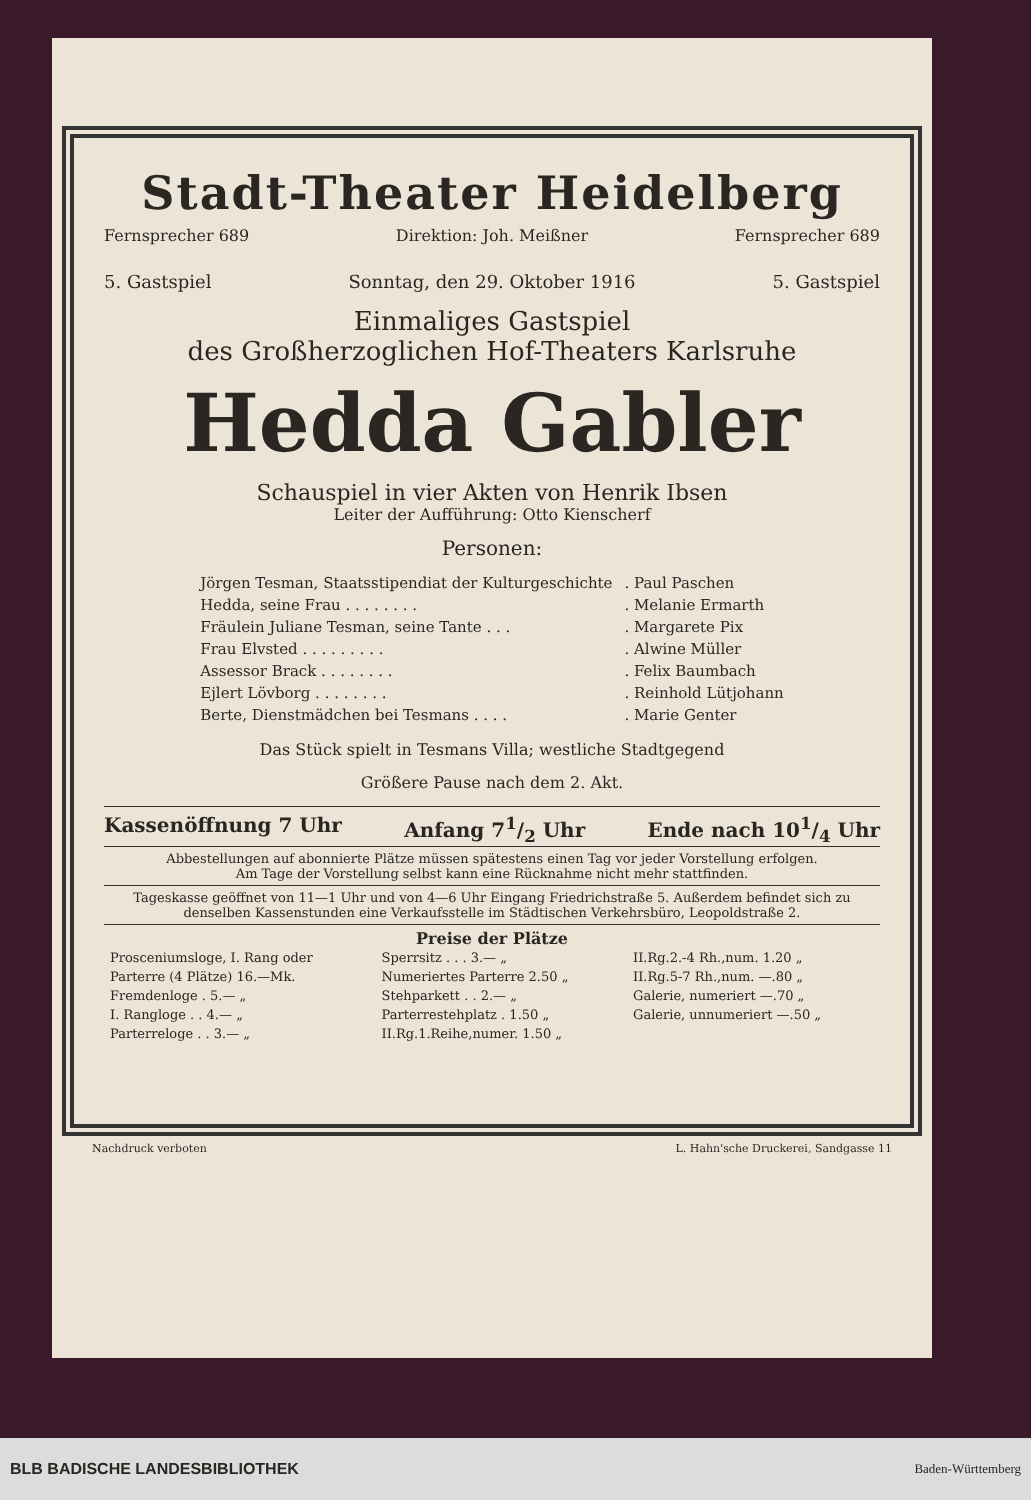Stadt-Theater Heidelberg
Fernsprecher 689 Direktion: Joh. Meißner Fernsprecher 689
5. Gastspiel Sonntag, den 29. Oktober 1916 5. Gastspiel
Einmaliges Gastspiel
des Großherzoglichen Hof-Theaters Karlsruhe
Hedda Gabler
Schauspiel in vier Akten von Henrik Ibsen
Leiter der Aufführung: Otto Kienscherf
Personen:
| Jörgen Tesman, Staatsstipendiat der Kulturgeschichte | . Paul Paschen |
| Hedda, seine Frau . . . . . . . . | . Melanie Ermarth |
| Fräulein Juliane Tesman, seine Tante . . . | . Margarete Pix |
| Frau Elvsted . . . . . . . . . | . Alwine Müller |
| Assessor Brack . . . . . . . . | . Felix Baumbach |
| Ejlert Lövborg . . . . . . . . | . Reinhold Lütjohann |
| Berte, Dienstmädchen bei Tesmans . . . . | . Marie Genter |
Das Stück spielt in Tesmans Villa; westliche Stadtgegend
Größere Pause nach dem 2. Akt.
Kassenöffnung 7 Uhr Anfang 71/2 Uhr Ende nach 101/4 Uhr
Abbestellungen auf abonnierte Plätze müssen spätestens einen Tag vor jeder Vorstellung erfolgen.
Am Tage der Vorstellung selbst kann eine Rücknahme nicht mehr stattfinden.
Tageskasse geöffnet von 11—1 Uhr und von 4—6 Uhr Eingang Friedrichstraße 5. Außerdem befindet sich zu denselben Kassenstunden eine Verkaufsstelle im Städtischen Verkehrsbüro, Leopoldstraße 2.
Preise der Plätze
| Prosceniumsloge, I. Rang oder | Sperrsitz . . . 3.— „ | II.Rg.2.-4 Rh.,num. 1.20 „ |
| Parterre (4 Plätze) 16.—Mk. | Numeriertes Parterre 2.50 „ | II.Rg.5-7 Rh.,num. —.80 „ |
| Fremdenloge . 5.— „ | Stehparkett . . 2.— „ | Galerie, numeriert —.70 „ |
| I. Rangloge . . 4.— „ | Parterrestehplatz . 1.50 „ | Galerie, unnumeriert —.50 „ |
| Parterreloge . . 3.— „ | II.Rg.1.Reihe,numer. 1.50 „ | |
Nachdruck verboten L. Hahn'sche Druckerei, Sandgasse 11
BLB BADISCHE LANDESBIBLIOTHEK Baden-Württemberg